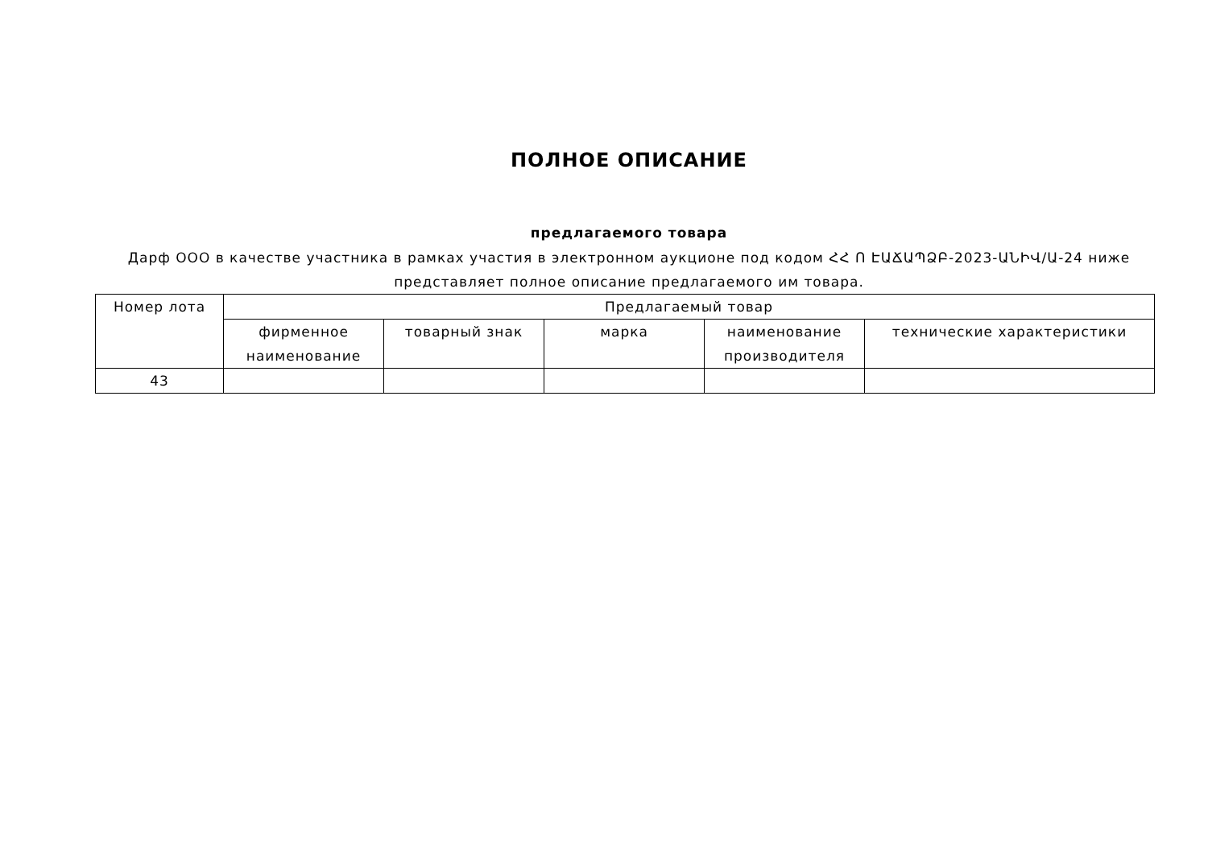ПОЛНОЕ ОПИСАНИЕ
предлагаемого товара
Дарф ООО в качестве участника в рамках участия в электронном аукционе под кодом ՀՀ Ո ԷԱՃԱՊՁԲ-2023-ԱՆԻՎ/Ա-24 ниже представляет полное описание предлагаемого им товара.
| Номер лота | Предлагаемый товар | | | | |
| --- | --- | --- | --- | --- | --- |
| | фирменное наименование | товарный знак | марка | наименование производителя | технические характеристики |
| 43 | | | | | |